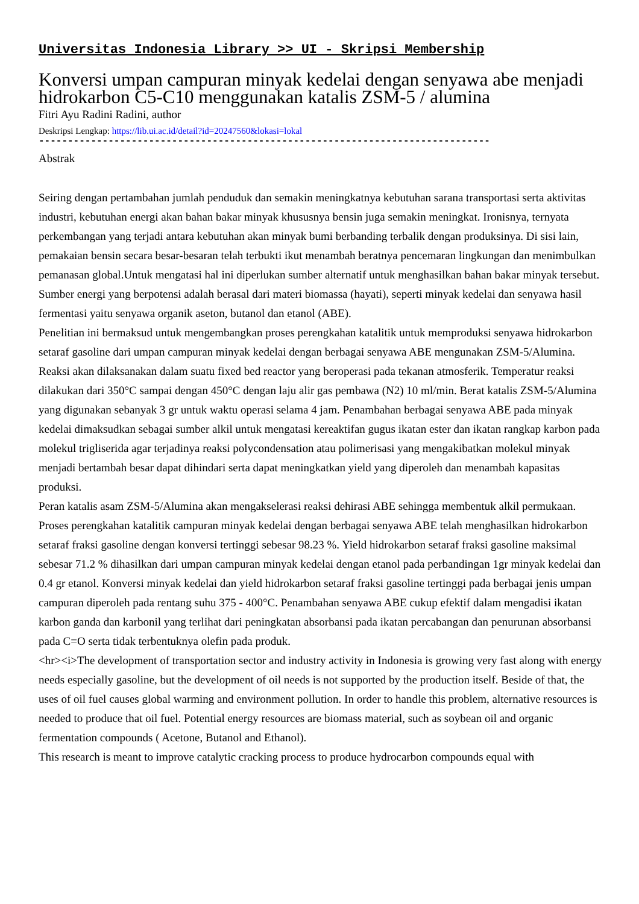Universitas Indonesia Library >> UI - Skripsi Membership
Konversi umpan campuran minyak kedelai dengan senyawa abe menjadi hidrokarbon C5-C10 menggunakan katalis ZSM-5 / alumina
Fitri Ayu Radini Radini, author
Deskripsi Lengkap: https://lib.ui.ac.id/detail?id=20247560&lokasi=lokal
------------------------------------------------------------------------------
Abstrak
Seiring dengan pertambahan jumlah penduduk dan semakin meningkatnya kebutuhan sarana transportasi serta aktivitas industri, kebutuhan energi akan bahan bakar minyak khususnya bensin juga semakin meningkat. Ironisnya, ternyata perkembangan yang terjadi antara kebutuhan akan minyak bumi berbanding terbalik dengan produksinya. Di sisi lain, pemakaian bensin secara besar-besaran telah terbukti ikut menambah beratnya pencemaran lingkungan dan menimbulkan pemanasan global.Untuk mengatasi hal ini diperlukan sumber alternatif untuk menghasilkan bahan bakar minyak tersebut. Sumber energi yang berpotensi adalah berasal dari materi biomassa (hayati), seperti minyak kedelai dan senyawa hasil fermentasi yaitu senyawa organik aseton, butanol dan etanol (ABE).
Penelitian ini bermaksud untuk mengembangkan proses perengkahan katalitik untuk memproduksi senyawa hidrokarbon setaraf gasoline dari umpan campuran minyak kedelai dengan berbagai senyawa ABE mengunakan ZSM-5/Alumina. Reaksi akan dilaksanakan dalam suatu fixed bed reactor yang beroperasi pada tekanan atmosferik. Temperatur reaksi dilakukan dari 350°C sampai dengan 450°C dengan laju alir gas pembawa (N2) 10 ml/min. Berat katalis ZSM-5/Alumina yang digunakan sebanyak 3 gr untuk waktu operasi selama 4 jam. Penambahan berbagai senyawa ABE pada minyak kedelai dimaksudkan sebagai sumber alkil untuk mengatasi kereaktifan gugus ikatan ester dan ikatan rangkap karbon pada molekul trigliserida agar terjadinya reaksi polycondensation atau polimerisasi yang mengakibatkan molekul minyak menjadi bertambah besar dapat dihindari serta dapat meningkatkan yield yang diperoleh dan menambah kapasitas produksi.
Peran katalis asam ZSM-5/Alumina akan mengakselerasi reaksi dehirasi ABE sehingga membentuk alkil permukaan. Proses perengkahan katalitik campuran minyak kedelai dengan berbagai senyawa ABE telah menghasilkan hidrokarbon setaraf fraksi gasoline dengan konversi tertinggi sebesar 98.23 %. Yield hidrokarbon setaraf fraksi gasoline maksimal sebesar 71.2 % dihasilkan dari umpan campuran minyak kedelai dengan etanol pada perbandingan 1gr minyak kedelai dan 0.4 gr etanol. Konversi minyak kedelai dan yield hidrokarbon setaraf fraksi gasoline tertinggi pada berbagai jenis umpan campuran diperoleh pada rentang suhu 375 - 400°C. Penambahan senyawa ABE cukup efektif dalam mengadisi ikatan karbon ganda dan karbonil yang terlihat dari peningkatan absorbansi pada ikatan percabangan dan penurunan absorbansi pada C=O serta tidak terbentuknya olefin pada produk.
<hr><i>The development of transportation sector and industry activity in Indonesia is growing very fast along with energy needs especially gasoline, but the development of oil needs is not supported by the production itself. Beside of that, the uses of oil fuel causes global warming and environment pollution. In order to handle this problem, alternative resources is needed to produce that oil fuel. Potential energy resources are biomass material, such as soybean oil and organic fermentation compounds ( Acetone, Butanol and Ethanol).
This research is meant to improve catalytic cracking process to produce hydrocarbon compounds equal with